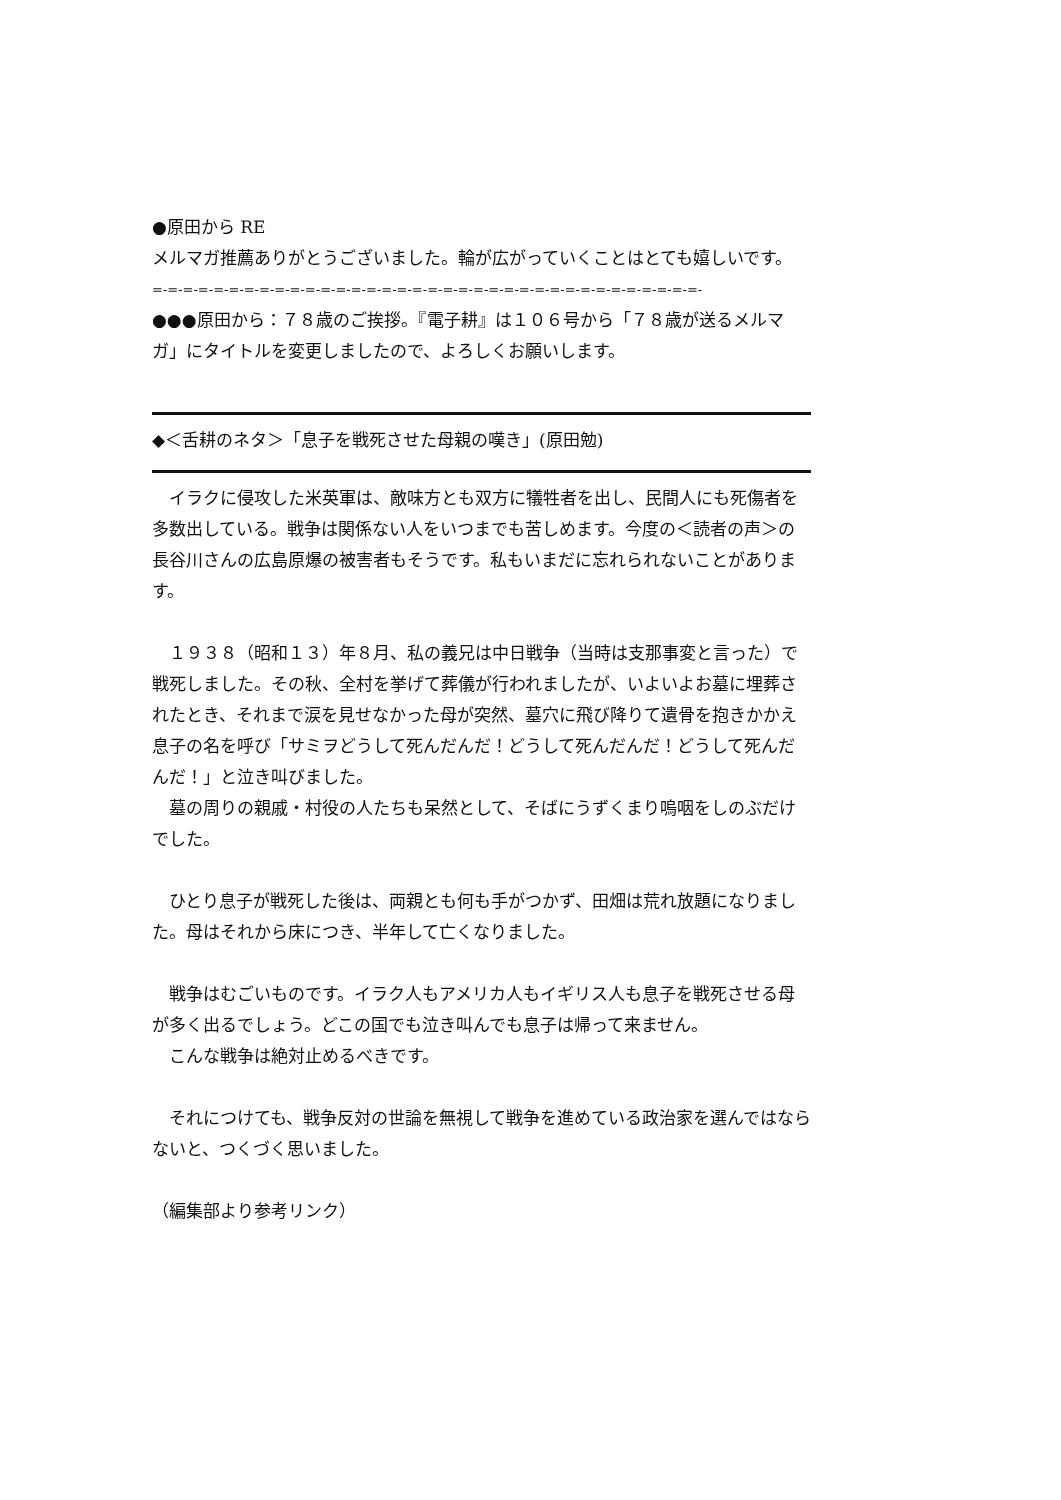●原田から RE
メルマガ推薦ありがとうございました。輪が広がっていくことはとても嬉しいです。
=-=-=-=-=-=-=-=-=-=-=-=-=-=-=-=-=-=-=-=-=-=-=-=-=-=-=-=-=-=-=-=-=-=-=-=-
●●●原田から：７８歳のご挨拶。『電子耕』は１０６号から「７８歳が送るメルマガ」にタイトルを変更しましたので、よろしくお願いします。
◆＜舌耕のネタ＞「息子を戦死させた母親の嘆き」(原田勉)
　イラクに侵攻した米英軍は、敵味方とも双方に犠牲者を出し、民間人にも死傷者を多数出している。戦争は関係ない人をいつまでも苦しめます。今度の＜読者の声＞の長谷川さんの広島原爆の被害者もそうです。私もいまだに忘れられないことがあります。
　１９３８（昭和１３）年８月、私の義兄は中日戦争（当時は支那事変と言った）で戦死しました。その秋、全村を挙げて葬儀が行われましたが、いよいよお墓に埋葬されたとき、それまで涙を見せなかった母が突然、墓穴に飛び降りて遺骨を抱きかかえ息子の名を呼び「サミヲどうして死んだんだ！どうして死んだんだ！どうして死んだんだ！」と泣き叫びました。
　墓の周りの親戚・村役の人たちも呆然として、そばにうずくまり嗚咽をしのぶだけでした。
　ひとり息子が戦死した後は、両親とも何も手がつかず、田畑は荒れ放題になりました。母はそれから床につき、半年して亡くなりました。
　戦争はむごいものです。イラク人もアメリカ人もイギリス人も息子を戦死させる母が多く出るでしょう。どこの国でも泣き叫んでも息子は帰って来ません。
　こんな戦争は絶対止めるべきです。
　それにつけても、戦争反対の世論を無視して戦争を進めている政治家を選んではならないと、つくづく思いました。
（編集部より参考リンク）